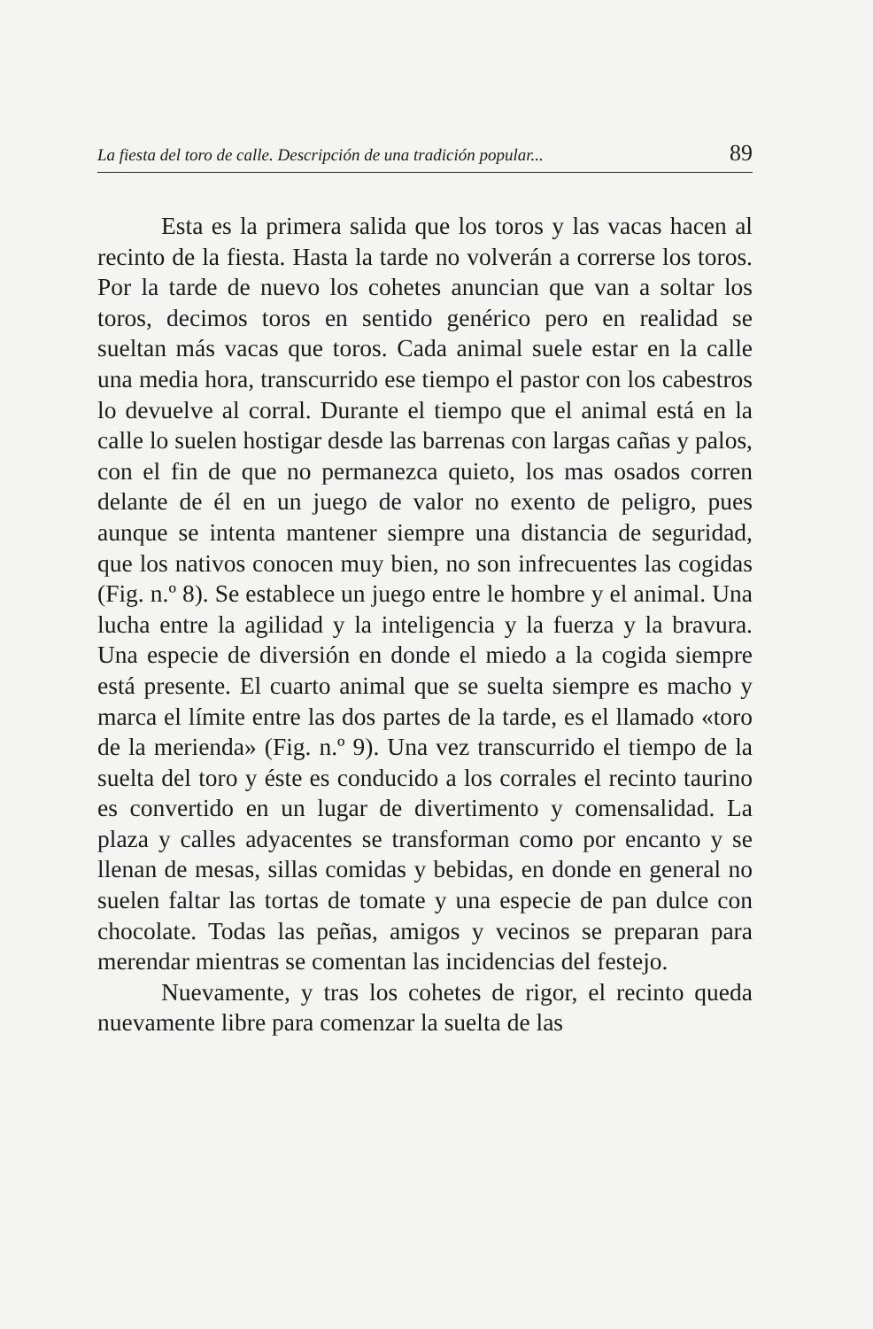La fiesta del toro de calle. Descripción de una tradición popular... 89
Esta es la primera salida que los toros y las vacas hacen al recinto de la fiesta. Hasta la tarde no volverán a correrse los toros. Por la tarde de nuevo los cohetes anuncian que van a soltar los toros, decimos toros en sentido genérico pero en realidad se sueltan más vacas que toros. Cada animal suele estar en la calle una media hora, transcurrido ese tiempo el pastor con los cabestros lo devuelve al corral. Durante el tiempo que el animal está en la calle lo suelen hostigar desde las barrenas con largas cañas y palos, con el fin de que no permanezca quieto, los mas osados corren delante de él en un juego de valor no exento de peligro, pues aunque se intenta mantener siempre una distancia de seguridad, que los nativos conocen muy bien, no son infrecuentes las cogidas (Fig. n.º 8). Se establece un juego entre le hombre y el animal. Una lucha entre la agilidad y la inteligencia y la fuerza y la bravura. Una especie de diversión en donde el miedo a la cogida siempre está presente. El cuarto animal que se suelta siempre es macho y marca el límite entre las dos partes de la tarde, es el llamado «toro de la merienda» (Fig. n.º 9). Una vez transcurrido el tiempo de la suelta del toro y éste es conducido a los corrales el recinto taurino es convertido en un lugar de divertimento y comensalidad. La plaza y calles adyacentes se transforman como por encanto y se llenan de mesas, sillas comidas y bebidas, en donde en general no suelen faltar las tortas de tomate y una especie de pan dulce con chocolate. Todas las peñas, amigos y vecinos se preparan para merendar mientras se comentan las incidencias del festejo.
Nuevamente, y tras los cohetes de rigor, el recinto queda nuevamente libre para comenzar la suelta de las